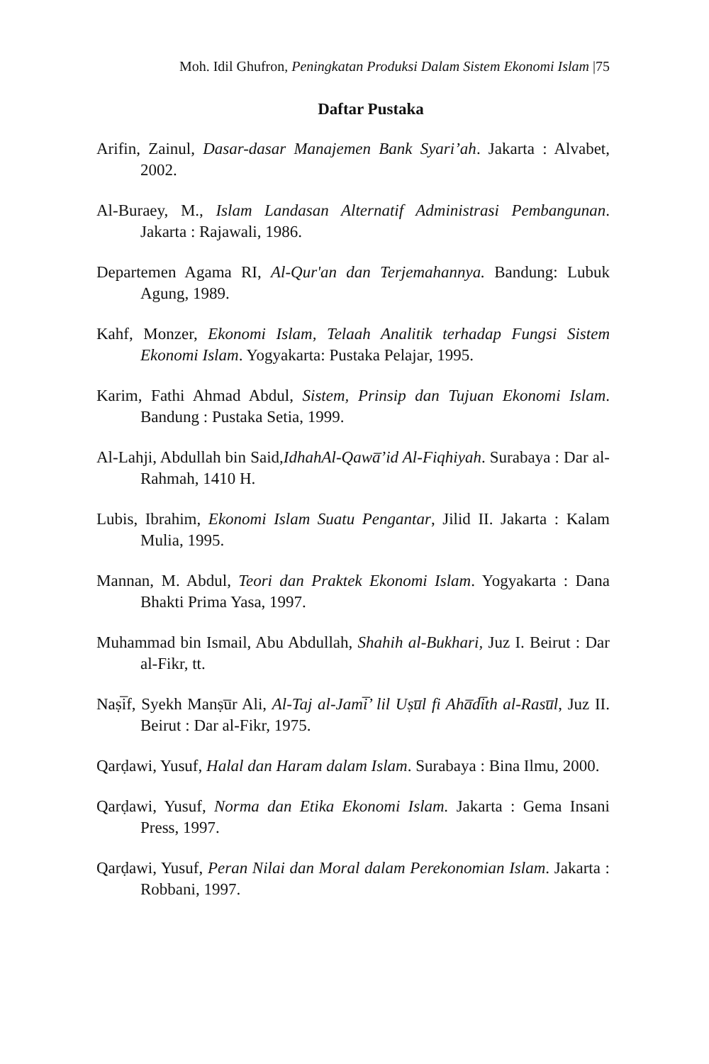Moh. Idil Ghufron, Peningkatan Produksi Dalam Sistem Ekonomi Islam |75
Daftar Pustaka
Arifin, Zainul, Dasar-dasar Manajemen Bank Syari’ah. Jakarta : Alvabet, 2002.
Al-Buraey, M., Islam Landasan Alternatif Administrasi Pembangunan. Jakarta : Rajawali, 1986.
Departemen Agama RI, Al-Qur'an dan Terjemahannya. Bandung: Lubuk Agung, 1989.
Kahf, Monzer, Ekonomi Islam, Telaah Analitik terhadap Fungsi Sistem Ekonomi Islam. Yogyakarta: Pustaka Pelajar, 1995.
Karim, Fathi Ahmad Abdul, Sistem, Prinsip dan Tujuan Ekonomi Islam. Bandung : Pustaka Setia, 1999.
Al-Lahji, Abdullah bin Said,IdhahAl-Qawa̅’id Al-Fiqhiyah. Surabaya : Dar al-Rahmah, 1410 H.
Lubis, Ibrahim, Ekonomi Islam Suatu Pengantar, Jilid II. Jakarta : Kalam Mulia, 1995.
Mannan, M. Abdul, Teori dan Praktek Ekonomi Islam. Yogyakarta : Dana Bhakti Prima Yasa, 1997.
Muhammad bin Ismail, Abu Abdullah, Shahih al-Bukhari, Juz I. Beirut : Dar al-Fikr, tt.
Naṣi̅f, Syekh Manṣu̅r Ali, Al-Taj al-Jami̅’ lil Uṣu̅l fi Aha̅di̅th al-Rasu̅l, Juz II. Beirut : Dar al-Fikr, 1975.
Qarḍawi, Yusuf, Halal dan Haram dalam Islam. Surabaya : Bina Ilmu, 2000.
Qarḍawi, Yusuf, Norma dan Etika Ekonomi Islam. Jakarta : Gema Insani Press, 1997.
Qarḍawi, Yusuf, Peran Nilai dan Moral dalam Perekonomian Islam. Jakarta : Robbani, 1997.